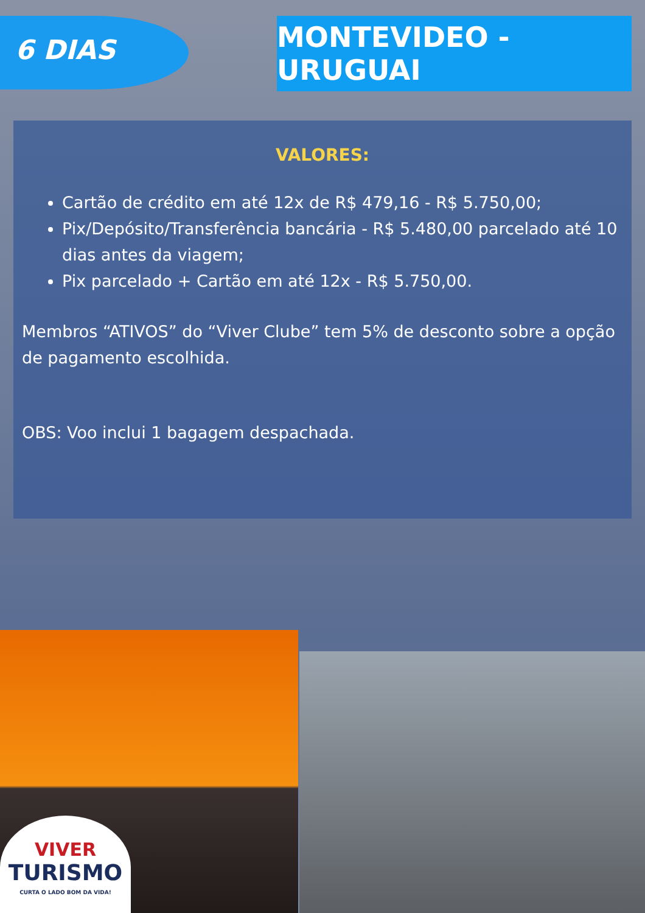6 DIAS
MONTEVIDEO - URUGUAI
VALORES:
Cartão de crédito em até 12x de R$ 479,16 - R$ 5.750,00;
Pix/Depósito/Transferência bancária - R$ 5.480,00 parcelado até 10 dias antes da viagem;
Pix parcelado + Cartão em até 12x - R$ 5.750,00.
Membros “ATIVOS” do “Viver Clube” tem 5% de desconto sobre a opção de pagamento escolhida.
OBS: Voo inclui 1 bagagem despachada.
VIVER
TURISMO
CURTA O LADO BOM DA VIDA!